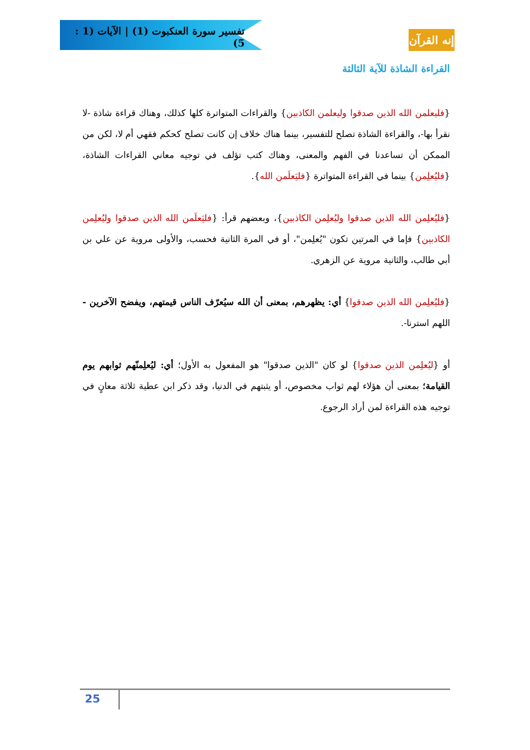تفسير سورة العنكبوت (1) | الآيات (1 : 5)
إنه القرآن
القراءة الشاذة للآية الثالثة
{فليعلمن الله الذين صدقوا وليعلمن الكاذبين} والقراءات المتواترة كلها كذلك، وهناك قراءة شاذة -لا نقرأ بها-، والقراءة الشاذة تصلح للتفسير، بينما هناك خلاف إن كانت تصلح كحكم فقهي أم لا، لكن من الممكن أن تساعدنا في الفهم والمعنى، وهناك كتب تؤلف في توجيه معاني القراءات الشاذة، {فليُعلِمن} بينما في القراءة المتواترة {فليَعلَمن الله}.
{فليُعلِمن الله الذين صدقوا وليُعلِمن الكاذبين}، وبعضهم قرأ: {فليَعلَمن الله الذين صدقوا وليُعلِمن الكاذبين} فإما في المرتين تكون "يُعلِمن"، أو في المرة الثانية فحسب، والأولى مروية عن علي بن أبي طالب، والثانية مروية عن الزهري.
{فليُعلِمن الله الذين صدقوا} أي: يظهرهم، بمعنى أن الله سيُعرّف الناس قيمتهم، ويفضح الآخرين - اللهم استرنا-.
أو {ليُعلِمن الذين صدقوا} لو كان "الذين صدقوا" هو المفعول به الأول؛ أي: ليُعلِمنّهم ثوابهم يوم القيامة؛ بمعنى أن هؤلاء لهم ثواب مخصوص، أو يثبتهم في الدنيا، وقد ذكر ابن عطية ثلاثة معانٍ في توجيه هذه القراءة لمن أراد الرجوع.
25